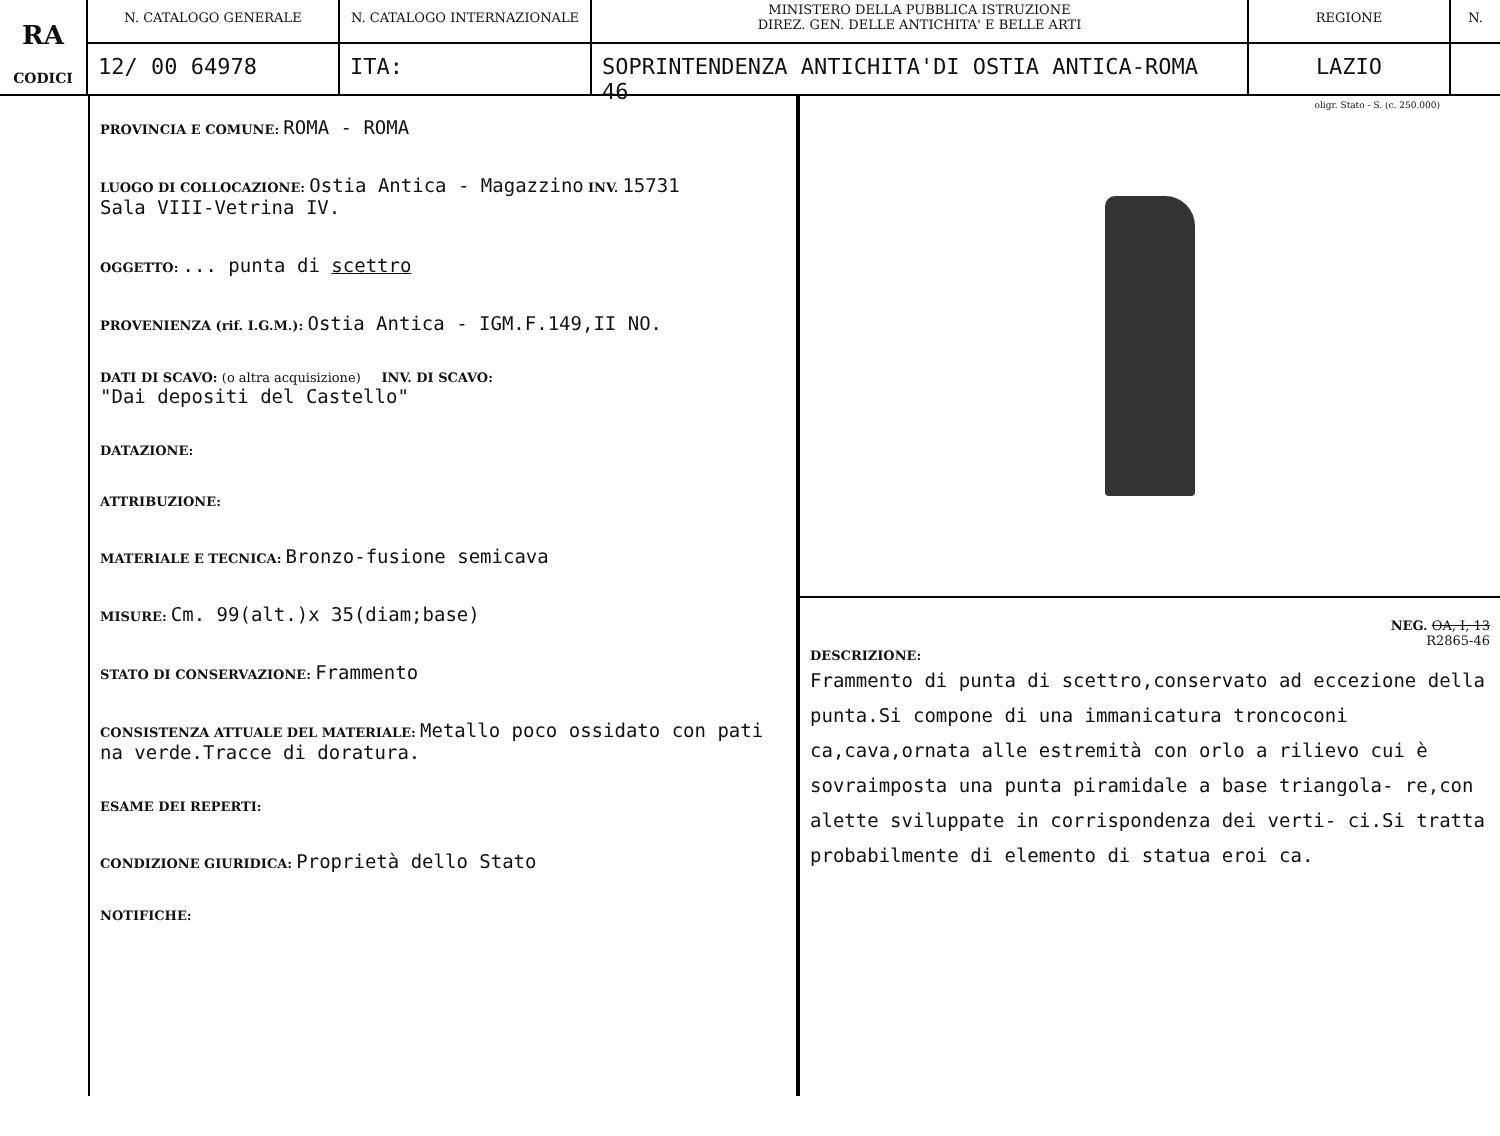RA
CODICI
N. CATALOGO GENERALE
12/ 00 64978
N. CATALOGO INTERNAZIONALE
ITA:
MINISTERO DELLA PUBBLICA ISTRUZIONE
DIREZ. GEN. DELLE ANTICHITA' E BELLE ARTI
SOPRINTENDENZA ANTICHITA'DI OSTIA ANTICA-ROMA 46
REGIONE
LAZIO
N.
PROVINCIA E COMUNE: ROMA - ROMA
LUOGO DI COLLOCAZIONE: Ostia Antica - Magazzino INV. 15731
Sala VIII-Vetrina IV.
OGGETTO: ... punta di scettro
PROVENIENZA (rif. I.G.M.): Ostia Antica - IGM.F.149,II NO.
DATI DI SCAVO: (o altra acquisizione) INV. DI SCAVO:
"Dai depositi del Castello"
DATAZIONE:
ATTRIBUZIONE:
MATERIALE E TECNICA: Bronzo-fusione semicava
MISURE: Cm. 99(alt.)x 35(diam;base)
STATO DI CONSERVAZIONE: Frammento
CONSISTENZA ATTUALE DEL MATERIALE: Metallo poco ossidato con pati na verde.Tracce di doratura.
ESAME DEI REPERTI:
CONDIZIONE GIURIDICA: Proprietà dello Stato
NOTIFICHE:
oligr. Stato - S. (c. 250.000)
NEG. OA, I, 13
R2865-46
DESCRIZIONE:
Frammento di punta di scettro,conservato ad eccezione della punta.Si compone di una immanicatura troncoconi ca,cava,ornata alle estremità con orlo a rilievo cui è sovraimposta una punta piramidale a base triangola- re,con alette sviluppate in corrispondenza dei verti- ci.Si tratta probabilmente di elemento di statua eroi ca.